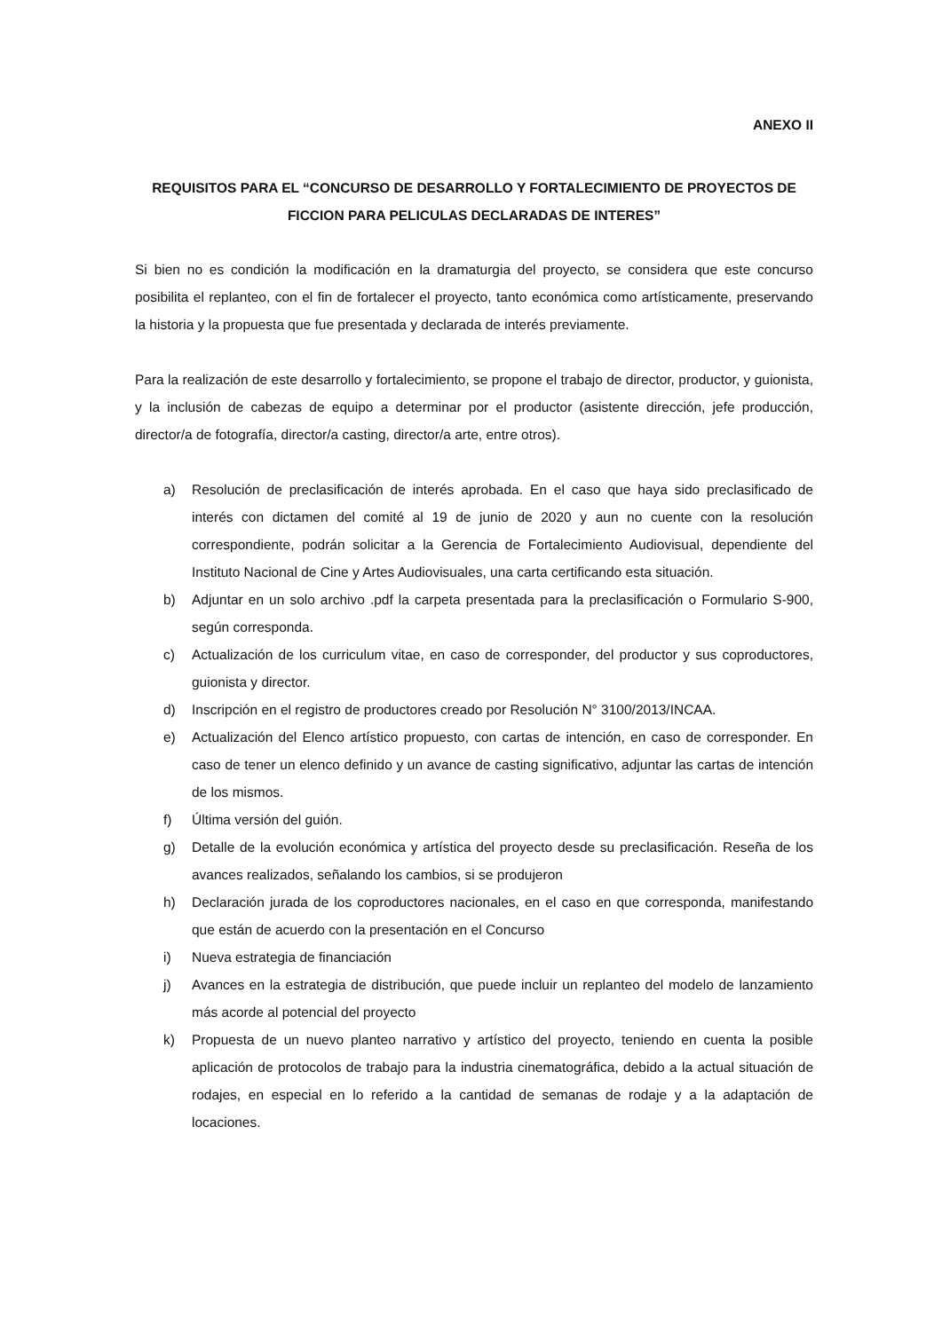ANEXO II
REQUISITOS PARA EL “CONCURSO DE DESARROLLO Y FORTALECIMIENTO DE PROYECTOS DE FICCION PARA PELICULAS DECLARADAS DE INTERES”
Si bien no es condición la modificación en la dramaturgia del proyecto, se considera que este concurso posibilita el replanteo, con el fin de fortalecer el proyecto, tanto económica como artísticamente, preservando la historia y la propuesta que fue presentada y declarada de interés previamente.
Para la realización de este desarrollo y fortalecimiento, se propone el trabajo de director, productor, y guionista, y la inclusión de cabezas de equipo a determinar por el productor (asistente dirección, jefe producción, director/a de fotografía, director/a casting, director/a arte, entre otros).
a) Resolución de preclasificación de interés aprobada. En el caso que haya sido preclasificado de interés con dictamen del comité al 19 de junio de 2020 y aun no cuente con la resolución correspondiente, podrán solicitar a la Gerencia de Fortalecimiento Audiovisual, dependiente del Instituto Nacional de Cine y Artes Audiovisuales, una carta certificando esta situación.
b) Adjuntar en un solo archivo .pdf la carpeta presentada para la preclasificación o Formulario S-900, según corresponda.
c) Actualización de los curriculum vitae, en caso de corresponder, del productor y sus coproductores, guionista y director.
d) Inscripción en el registro de productores creado por Resolución N° 3100/2013/INCAA.
e) Actualización del Elenco artístico propuesto, con cartas de intención, en caso de corresponder. En caso de tener un elenco definido y un avance de casting significativo, adjuntar las cartas de intención de los mismos.
f) Última versión del guión.
g) Detalle de la evolución económica y artística del proyecto desde su preclasificación. Reseña de los avances realizados, señalando los cambios, si se produjeron
h) Declaración jurada de los coproductores nacionales, en el caso en que corresponda, manifestando que están de acuerdo con la presentación en el Concurso
i) Nueva estrategia de financiación
j) Avances en la estrategia de distribución, que puede incluir un replanteo del modelo de lanzamiento más acorde al potencial del proyecto
k) Propuesta de un nuevo planteo narrativo y artístico del proyecto, teniendo en cuenta la posible aplicación de protocolos de trabajo para la industria cinematográfica, debido a la actual situación de rodajes, en especial en lo referido a la cantidad de semanas de rodaje y a la adaptación de locaciones.